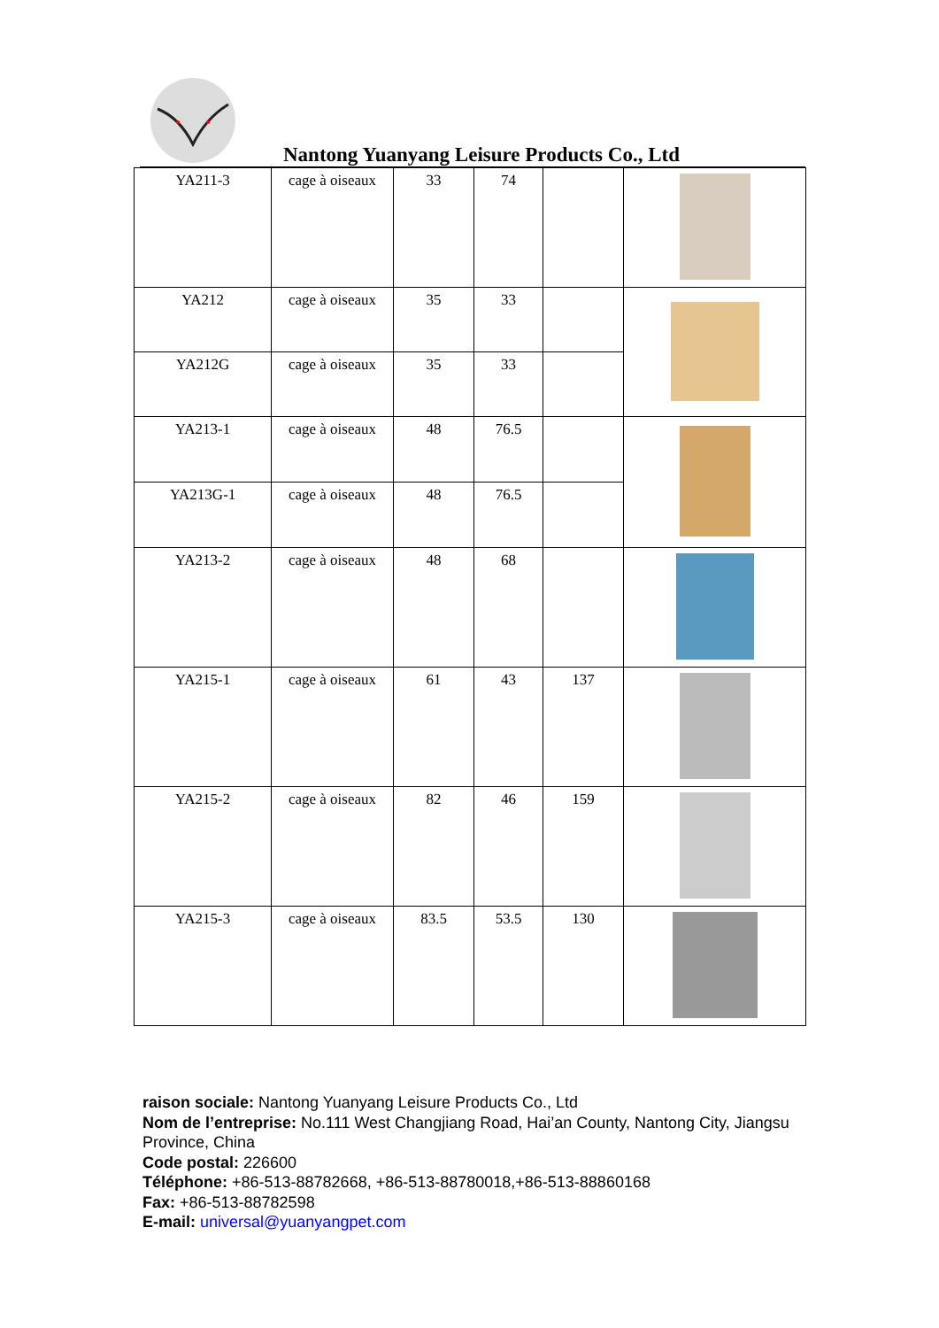Nantong Yuanyang Leisure Products Co., Ltd
| YA211-3 | cage à oiseaux | 33 | 74 | | |
| YA212 | cage à oiseaux | 35 | 33 | | |
| YA212G | cage à oiseaux | 35 | 33 | | |
| YA213-1 | cage à oiseaux | 48 | 76.5 | | |
| YA213G-1 | cage à oiseaux | 48 | 76.5 | | |
| YA213-2 | cage à oiseaux | 48 | 68 | | |
| YA215-1 | cage à oiseaux | 61 | 43 | 137 | |
| YA215-2 | cage à oiseaux | 82 | 46 | 159 | |
| YA215-3 | cage à oiseaux | 83.5 | 53.5 | 130 | |
raison sociale: Nantong Yuanyang Leisure Products Co., Ltd
Nom de l’entreprise: No.111 West Changjiang Road, Hai’an County, Nantong City, Jiangsu Province, China
Code postal: 226600
Téléphone: +86-513-88782668, +86-513-88780018,+86-513-88860168
Fax: +86-513-88782598
E-mail: universal@yuanyangpet.com